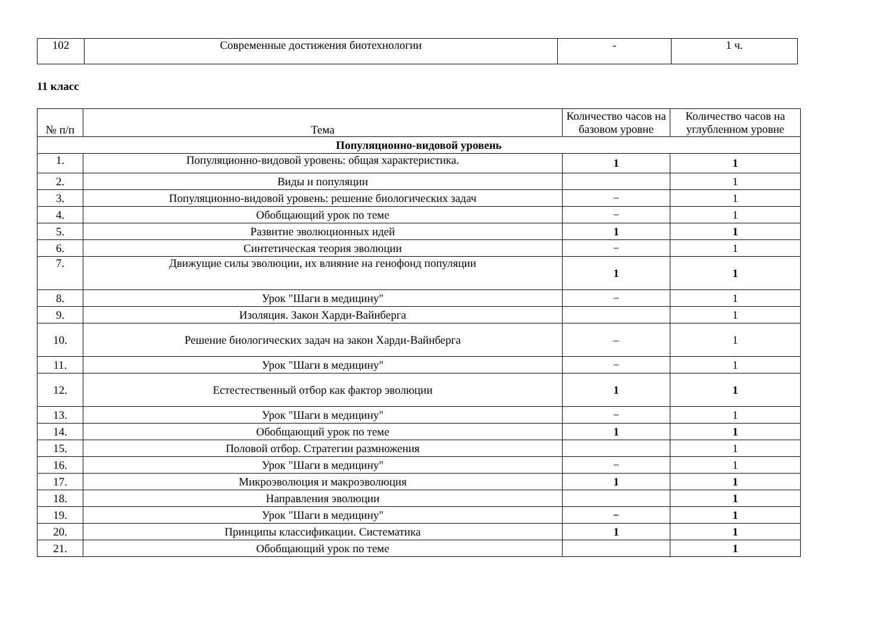| 102 | Современные достижения биотехнологии | - | 1 ч. |
11 класс
| № п/п | Тема | Количество часов на базовом уровне | Количество часов на углубленном уровне |
| --- | --- | --- | --- |
| Популяционно-видовой уровень | | | |
| 1. | Популяционно-видовой уровень: общая характеристика. | 1 | 1 |
| 2. | Виды и популяции | | 1 |
| 3. | Популяционно-видовой уровень: решение биологических задач | − | 1 |
| 4. | Обобщающий урок по теме | − | 1 |
| 5. | Развитие эволюционных идей | 1 | 1 |
| 6. | Синтетическая теория эволюции | − | 1 |
| 7. | Движущие силы эволюции, их влияние на генофонд популяции | 1 | 1 |
| 8. | Урок "Шаги в медицину" | − | 1 |
| 9. | Изоляция. Закон Харди-Вайнберга | | 1 |
| 10. | Решение биологических задач на закон Харди-Вайнберга | – | 1 |
| 11. | Урок "Шаги в медицину" | − | 1 |
| 12. | Естестественный отбор как фактор эволюции | 1 | 1 |
| 13. | Урок "Шаги в медицину" | − | 1 |
| 14. | Обобщающий урок по теме | 1 | 1 |
| 15. | Половой отбор. Стратегии размножения | | 1 |
| 16. | Урок "Шаги в медицину" | − | 1 |
| 17. | Микроэволюция и макроэволюция | 1 | 1 |
| 18. | Направления эволюции | | 1 |
| 19. | Урок "Шаги в медицину" | − | 1 |
| 20. | Принципы классификации. Систематика | 1 | 1 |
| 21. | Обобщающий урок по теме | | 1 |